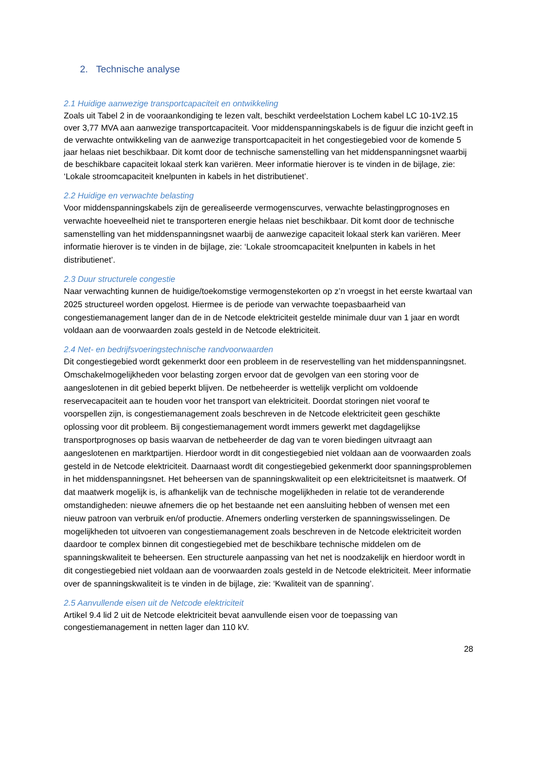2. Technische analyse
2.1 Huidige aanwezige transportcapaciteit en ontwikkeling
Zoals uit Tabel 2 in de vooraankondiging te lezen valt, beschikt verdeelstation Lochem kabel LC 10-1V2.15 over 3,77 MVA aan aanwezige transportcapaciteit. Voor middenspanningskabels is de figuur die inzicht geeft in de verwachte ontwikkeling van de aanwezige transportcapaciteit in het congestiegebied voor de komende 5 jaar helaas niet beschikbaar. Dit komt door de technische samenstelling van het middenspanningsnet waarbij de beschikbare capaciteit lokaal sterk kan variëren. Meer informatie hierover is te vinden in de bijlage, zie: ‘Lokale stroomcapaciteit knelpunten in kabels in het distributienet’.
2.2 Huidige en verwachte belasting
Voor middenspanningskabels zijn de gerealiseerde vermogenscurves, verwachte belastingprognoses en verwachte hoeveelheid niet te transporteren energie helaas niet beschikbaar. Dit komt door de technische samenstelling van het middenspanningsnet waarbij de aanwezige capaciteit lokaal sterk kan variëren. Meer informatie hierover is te vinden in de bijlage, zie: ‘Lokale stroomcapaciteit knelpunten in kabels in het distributienet’.
2.3 Duur structurele congestie
Naar verwachting kunnen de huidige/toekomstige vermogenstekorten op z’n vroegst in het eerste kwartaal van 2025 structureel worden opgelost. Hiermee is de periode van verwachte toepasbaarheid van congestiemanagement langer dan de in de Netcode elektriciteit gestelde minimale duur van 1 jaar en wordt voldaan aan de voorwaarden zoals gesteld in de Netcode elektriciteit.
2.4 Net- en bedrijfsvoeringstechnische randvoorwaarden
Dit congestiegebied wordt gekenmerkt door een probleem in de reservestelling van het middenspanningsnet. Omschakelmogelijkheden voor belasting zorgen ervoor dat de gevolgen van een storing voor de aangeslotenen in dit gebied beperkt blijven. De netbeheerder is wettelijk verplicht om voldoende reservecapaciteit aan te houden voor het transport van elektriciteit. Doordat storingen niet vooraf te voorspellen zijn, is congestiemanagement zoals beschreven in de Netcode elektriciteit geen geschikte oplossing voor dit probleem. Bij congestiemanagement wordt immers gewerkt met dagdagelijkse transportprognoses op basis waarvan de netbeheerder de dag van te voren biedingen uitvraagt aan aangeslotenen en marktpartijen. Hierdoor wordt in dit congestiegebied niet voldaan aan de voorwaarden zoals gesteld in de Netcode elektriciteit. Daarnaast wordt dit congestiegebied gekenmerkt door spanningsproblemen in het middenspanningsnet. Het beheersen van de spanningskwaliteit op een elektriciteitsnet is maatwerk. Of dat maatwerk mogelijk is, is afhankelijk van de technische mogelijkheden in relatie tot de veranderende omstandigheden: nieuwe afnemers die op het bestaande net een aansluiting hebben of wensen met een nieuw patroon van verbruik en/of productie. Afnemers onderling versterken de spanningswisselingen. De mogelijkheden tot uitvoeren van congestiemanagement zoals beschreven in de Netcode elektriciteit worden daardoor te complex binnen dit congestiegebied met de beschikbare technische middelen om de spanningskwaliteit te beheersen. Een structurele aanpassing van het net is noodzakelijk en hierdoor wordt in dit congestiegebied niet voldaan aan de voorwaarden zoals gesteld in de Netcode elektriciteit. Meer informatie over de spanningskwaliteit is te vinden in de bijlage, zie: ‘Kwaliteit van de spanning’.
2.5 Aanvullende eisen uit de Netcode elektriciteit
Artikel 9.4 lid 2 uit de Netcode elektriciteit bevat aanvullende eisen voor de toepassing van congestiemanagement in netten lager dan 110 kV.
28